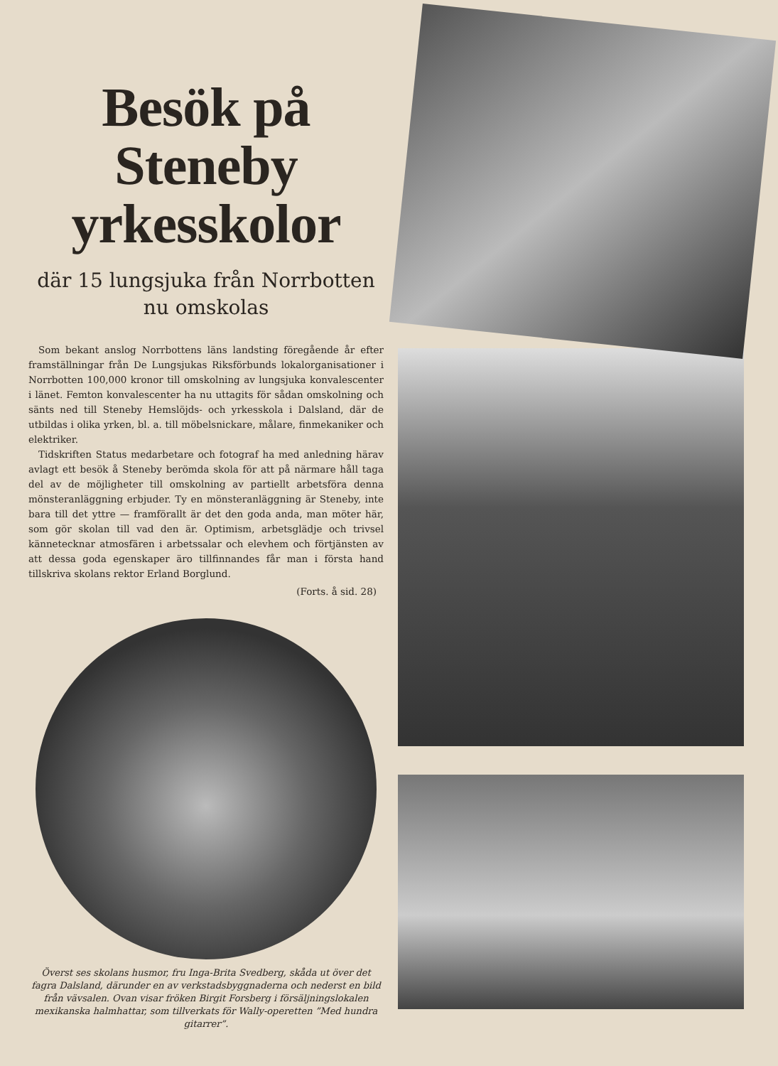Besök på Steneby yrkesskolor
där 15 lungsjuka från Norrbotten
nu omskolas
Som bekant anslog Norrbottens läns landsting föregående år efter framställningar från De Lungsjukas Riksförbunds lokalorganisationer i Norrbotten 100,000 kronor till omskolning av lungsjuka konvalescenter i länet. Femton konvalescenter ha nu uttagits för sådan omskolning och sänts ned till Steneby Hemslöjds- och yrkesskola i Dalsland, där de utbildas i olika yrken, bl. a. till möbelsnickare, målare, finmekaniker och elektriker.
Tidskriften Status medarbetare och fotograf ha med anledning härav avlagt ett besök å Steneby berömda skola för att på närmare håll taga del av de möjligheter till omskolning av partiellt arbetsföra denna mönsteranläggning erbjuder. Ty en mönsteranläggning är Steneby, inte bara till det yttre — framförallt är det den goda anda, man möter här, som gör skolan till vad den är. Optimism, arbetsglädje och trivsel kännetecknar atmosfären i arbetssalar och elevhem och förtjänsten av att dessa goda egenskaper äro tillfinnandes får man i första hand tillskriva skolans rektor Erland Borglund.
(Forts. å sid. 28)
Överst ses skolans husmor, fru Inga-Brita Svedberg, skåda ut över det fagra Dalsland, därunder en av verkstadsbyggnaderna och nederst en bild från vävsalen. Ovan visar fröken Birgit Forsberg i försäljningslokalen mexikanska halmhattar, som tillverkats för Wally-operetten ”Med hundra gitarrer”.